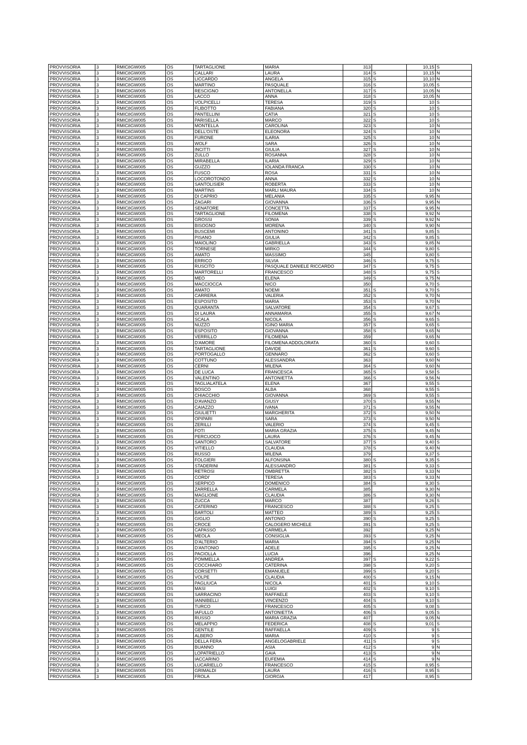| PROVVISORIA | 3 | RMIC8GW005 | OS | TARTAGLIONE | MARIA | 313 | | 10,15 | S |
| PROVVISORIA | 3 | RMIC8GW005 | OS | CALLARI | LAURA | 314 | S | 10,15 | N |
| PROVVISORIA | 3 | RMIC8GW005 | OS | LICCARDO | ANGELA | 315 | S | 10,10 | N |
| PROVVISORIA | 3 | RMIC8GW005 | OS | MARTINO | PASQUALE | 316 | S | 10,05 | S |
| PROVVISORIA | 3 | RMIC8GW005 | OS | RESCIGNO | ANTONELLA | 317 | S | 10,05 | N |
| PROVVISORIA | 3 | RMIC8GW005 | OS | LACCO | ANNA | 318 | S | 10,05 | N |
| PROVVISORIA | 3 | RMIC8GW005 | OS | VOLPICELLI | TERESA | 319 | S | 10 | S |
| PROVVISORIA | 3 | RMIC8GW005 | OS | FLIBOTTO | FABIANA | 320 | S | 10 | S |
| PROVVISORIA | 3 | RMIC8GW005 | OS | PANTELLINI | CATIA | 321 | S | 10 | S |
| PROVVISORIA | 3 | RMIC8GW005 | OS | PARISELLA | MARCO | 322 | S | 10 | S |
| PROVVISORIA | 3 | RMIC8GW005 | OS | MONTELLA | CAROLINA | 323 | S | 10 | N |
| PROVVISORIA | 3 | RMIC8GW005 | OS | DELL'OSTE | ELEONORA | 324 | S | 10 | N |
| PROVVISORIA | 3 | RMIC8GW005 | OS | FURONE | ILARIA | 325 | S | 10 | N |
| PROVVISORIA | 3 | RMIC8GW005 | OS | WOLF | SARA | 326 | S | 10 | N |
| PROVVISORIA | 3 | RMIC8GW005 | OS | INCITTI | GIULIA | 327 | S | 10 | N |
| PROVVISORIA | 3 | RMIC8GW005 | OS | ZULLO | ROSANNA | 328 | S | 10 | N |
| PROVVISORIA | 3 | RMIC8GW005 | OS | MIRABELLA | ILARIA | 329 | S | 10 | N |
| PROVVISORIA | 3 | RMIC8GW005 | OS | GUZZO | IOLANDA FRANCA | 330 | S | 10 | N |
| PROVVISORIA | 3 | RMIC8GW005 | OS | FUSCO | ROSA | 331 | S | 10 | N |
| PROVVISORIA | 3 | RMIC8GW005 | OS | LOCOROTONDO | ANNA | 332 | S | 10 | N |
| PROVVISORIA | 3 | RMIC8GW005 | OS | SANTOLISIER | ROBERTA | 333 | S | 10 | N |
| PROVVISORIA | 3 | RMIC8GW005 | OS | MARTINS | MARLI MAURA | 334 | S | 10 | N |
| PROVVISORIA | 3 | RMIC8GW005 | OS | DI CAPRIO | MELANIA | 335 | S | 9,95 | N |
| PROVVISORIA | 3 | RMIC8GW005 | OS | ZAGARI | GIOVANNA | 336 | S | 9,95 | N |
| PROVVISORIA | 3 | RMIC8GW005 | OS | SENATORE | CONCETTA | 337 | S | 9,95 | N |
| PROVVISORIA | 3 | RMIC8GW005 | OS | TARTAGLIONE | FILOMENA | 338 | S | 9,92 | N |
| PROVVISORIA | 3 | RMIC8GW005 | OS | GROSSI | SONIA | 339 | S | 9,92 | N |
| PROVVISORIA | 3 | RMIC8GW005 | OS | BISOGNO | MORENA | 340 | S | 9,90 | N |
| PROVVISORIA | 3 | RMIC8GW005 | OS | BUSCEMI | ANTONINO | 341 | S | 9,85 | S |
| PROVVISORIA | 3 | RMIC8GW005 | OS | PISANO | GIULIA | 342 | S | 9,85 | S |
| PROVVISORIA | 3 | RMIC8GW005 | OS | MAIOLINO | GABRIELLA | 343 | S | 9,85 | N |
| PROVVISORIA | 3 | RMIC8GW005 | OS | TORNESE | MIRKO | 344 | S | 9,80 | S |
| PROVVISORIA | 3 | RMIC8GW005 | OS | AMATO | MASSIMO | 345 | | 9,80 | S |
| PROVVISORIA | 3 | RMIC8GW005 | OS | ERRICO | SILVIA | 346 | S | 9,75 | S |
| PROVVISORIA | 3 | RMIC8GW005 | OS | RUSCITO | PASQUALE DANIELE RICCARDO | 347 | S | 9,75 | S |
| PROVVISORIA | 3 | RMIC8GW005 | OS | MARTORELLI | FRANCESCO | 348 | S | 9,75 | S |
| PROVVISORIA | 3 | RMIC8GW005 | OS | MEO | ELENA | 349 | S | 9,75 | N |
| PROVVISORIA | 3 | RMIC8GW005 | OS | MACCIOCCA | NICO | 350 | | 9,70 | S |
| PROVVISORIA | 3 | RMIC8GW005 | OS | AMATO | NOEMI | 351 | S | 9,70 | S |
| PROVVISORIA | 3 | RMIC8GW005 | OS | CARRERA | VALERIA | 352 | S | 9,70 | N |
| PROVVISORIA | 3 | RMIC8GW005 | OS | ESPOSITO | MARIA | 353 | S | 9,70 | N |
| PROVVISORIA | 3 | RMIC8GW005 | OS | QUARANTA | SALVATORE | 354 | S | 9,67 | S |
| PROVVISORIA | 3 | RMIC8GW005 | OS | DI LAURA | ANNAMARIA | 355 | S | 9,67 | N |
| PROVVISORIA | 3 | RMIC8GW005 | OS | SCALA | NICOLA | 356 | S | 9,65 | S |
| PROVVISORIA | 3 | RMIC8GW005 | OS | NUZZO | IGINO MARIA | 357 | S | 9,65 | S |
| PROVVISORIA | 3 | RMIC8GW005 | OS | ESPOSITO | GIOVANNA | 358 | S | 9,65 | N |
| PROVVISORIA | 3 | RMIC8GW005 | OS | VERRILLO | FILOMENA | 359 | | 9,65 | N |
| PROVVISORIA | 3 | RMIC8GW005 | OS | D'AMORE | FILOMENA ADDOLORATA | 360 | S | 9,60 | S |
| PROVVISORIA | 3 | RMIC8GW005 | OS | TARTAGLIONE | DAVIDE | 361 | S | 9,60 | S |
| PROVVISORIA | 3 | RMIC8GW005 | OS | PORTOGALLO | GENNARO | 362 | S | 9,60 | S |
| PROVVISORIA | 3 | RMIC8GW005 | OS | COTTUNO | ALESSANDRA | 363 | | 9,60 | N |
| PROVVISORIA | 3 | RMIC8GW005 | OS | CERNI | MILENA | 364 | S | 9,60 | N |
| PROVVISORIA | 3 | RMIC8GW005 | OS | DE LUCA | FRANCESCA | 365 | S | 9,58 | S |
| PROVVISORIA | 3 | RMIC8GW005 | OS | VALENTINO | ANTONIETTA | 366 | S | 9,56 | N |
| PROVVISORIA | 3 | RMIC8GW005 | OS | TAGLIALATELA | ELENA | 367 | | 9,55 | S |
| PROVVISORIA | 3 | RMIC8GW005 | OS | BOSCO | ALBA | 368 | | 9,55 | S |
| PROVVISORIA | 3 | RMIC8GW005 | OS | CHIACCHIO | GIOVANNA | 369 | S | 9,55 | S |
| PROVVISORIA | 3 | RMIC8GW005 | OS | D'AVANZO | GIUSY | 370 | S | 9,55 | N |
| PROVVISORIA | 3 | RMIC8GW005 | OS | CAIAZZO | IVANA | 371 | S | 9,55 | N |
| PROVVISORIA | 3 | RMIC8GW005 | OS | GIULIETTI | MARGHERITA | 372 | S | 9,50 | N |
| PROVVISORIA | 3 | RMIC8GW005 | OS | OPIPARI | SARA | 373 | S | 9,50 | N |
| PROVVISORIA | 3 | RMIC8GW005 | OS | ZERILLI | VALERIO | 374 | S | 9,45 | S |
| PROVVISORIA | 3 | RMIC8GW005 | OS | FOTI | MARIA GRAZIA | 375 | S | 9,45 | N |
| PROVVISORIA | 3 | RMIC8GW005 | OS | PERCUOCO | LAURA | 376 | S | 9,45 | N |
| PROVVISORIA | 3 | RMIC8GW005 | OS | SANTORO | SALVATORE | 377 | S | 9,40 | S |
| PROVVISORIA | 3 | RMIC8GW005 | OS | VITIELLO | CLAUDIA | 378 | S | 9,40 | N |
| PROVVISORIA | 3 | RMIC8GW005 | OS | RUSSO | MILENA | 379 | | 9,37 | S |
| PROVVISORIA | 3 | RMIC8GW005 | OS | FOLGIERI | ALFONSINA | 380 | S | 9,35 | S |
| PROVVISORIA | 3 | RMIC8GW005 | OS | STADERINI | ALESSANDRO | 381 | S | 9,33 | S |
| PROVVISORIA | 3 | RMIC8GW005 | OS | RETROSI | OMBRETTA | 382 | S | 9,33 | N |
| PROVVISORIA | 3 | RMIC8GW005 | OS | CORDI' | TERESA | 383 | S | 9,33 | N |
| PROVVISORIA | 3 | RMIC8GW005 | OS | SERPICO | DOMENICO | 384 | S | 9,30 | S |
| PROVVISORIA | 3 | RMIC8GW005 | OS | ZARRELLA | CARMELA | 385 | | 9,30 | N |
| PROVVISORIA | 3 | RMIC8GW005 | OS | MAGLIONE | CLAUDIA | 386 | S | 9,30 | N |
| PROVVISORIA | 3 | RMIC8GW005 | OS | ZUCCA | MARCO | 387 | | 9,26 | S |
| PROVVISORIA | 3 | RMIC8GW005 | OS | CATERINO | FRANCESCO | 388 | S | 9,25 | S |
| PROVVISORIA | 3 | RMIC8GW005 | OS | BARTOLI | MATTEO | 389 | S | 9,25 | S |
| PROVVISORIA | 3 | RMIC8GW005 | OS | GIGLIO | ANTONIO | 390 | S | 9,25 | S |
| PROVVISORIA | 3 | RMIC8GW005 | OS | CROCE | CALOGERO MICHELE | 391 | S | 9,25 | S |
| PROVVISORIA | 3 | RMIC8GW005 | OS | CAPASSO | CARMELA | 392 | | 9,25 | N |
| PROVVISORIA | 3 | RMIC8GW005 | OS | MEOLA | CONSIGLIA | 393 | S | 9,25 | N |
| PROVVISORIA | 3 | RMIC8GW005 | OS | D'ALTERIO | MARIA | 394 | S | 9,25 | N |
| PROVVISORIA | 3 | RMIC8GW005 | OS | D'ANTONIO | ADELE | 395 | S | 9,25 | N |
| PROVVISORIA | 3 | RMIC8GW005 | OS | PACIOLLA | LUCIA | 396 | | 9,25 | N |
| PROVVISORIA | 3 | RMIC8GW005 | OS | POMMELLA | ANDREA | 397 | S | 9,22 | S |
| PROVVISORIA | 3 | RMIC8GW005 | OS | COCCHIARO | CATERINA | 398 | S | 9,20 | S |
| PROVVISORIA | 3 | RMIC8GW005 | OS | CORSETTI | EMANUELE | 399 | S | 9,20 | S |
| PROVVISORIA | 3 | RMIC8GW005 | OS | VOLPE | CLAUDIA | 400 | S | 9,15 | N |
| PROVVISORIA | 3 | RMIC8GW005 | OS | PAGLIUCA | NICOLA | 401 | S | 9,10 | S |
| PROVVISORIA | 3 | RMIC8GW005 | OS | MASI | LUIGI | 402 | S | 9,10 | S |
| PROVVISORIA | 3 | RMIC8GW005 | OS | SARRACINO | RAFFAELE | 403 | S | 9,10 | S |
| PROVVISORIA | 3 | RMIC8GW005 | OS | IANNIBELLI | VINCENZO | 404 | S | 9,10 | S |
| PROVVISORIA | 3 | RMIC8GW005 | OS | TURCO | FRANCESCO | 405 | S | 9,08 | S |
| PROVVISORIA | 3 | RMIC8GW005 | OS | IAFULLO | ANTONIETTA | 406 | S | 9,05 | S |
| PROVVISORIA | 3 | RMIC8GW005 | OS | RUSSO | MARIA GRAZIA | 407 | | 9,05 | N |
| PROVVISORIA | 3 | RMIC8GW005 | OS | MELAPPIO | FEDERICA | 408 | S | 9,01 | S |
| PROVVISORIA | 3 | RMIC8GW005 | OS | GENTILE | RAFFAELLA | 409 | S | 9 | S |
| PROVVISORIA | 3 | RMIC8GW005 | OS | ALBERO | MARIA | 410 | S | 9 | S |
| PROVVISORIA | 3 | RMIC8GW005 | OS | DELLA FERA | ANGELOGABRIELE | 411 | S | 9 | S |
| PROVVISORIA | 3 | RMIC8GW005 | OS | BUANNO | ASIA | 412 | S | 9 | N |
| PROVVISORIA | 3 | RMIC8GW005 | OS | LOPATRIELLO | GAIA | 413 | S | 9 | N |
| PROVVISORIA | 3 | RMIC8GW005 | OS | IACCARINO | EUFEMIA | 414 | S | 9 | N |
| PROVVISORIA | 3 | RMIC8GW005 | OS | LUCARIELLO | FRANCESCO | 415 | S | 8,95 | S |
| PROVVISORIA | 3 | RMIC8GW005 | OS | GRIMALDI | LAURA | 416 | S | 8,95 | S |
| PROVVISORIA | 3 | RMIC8GW005 | OS | FROLA | GIORGIA | 417 | | 8,95 | S |